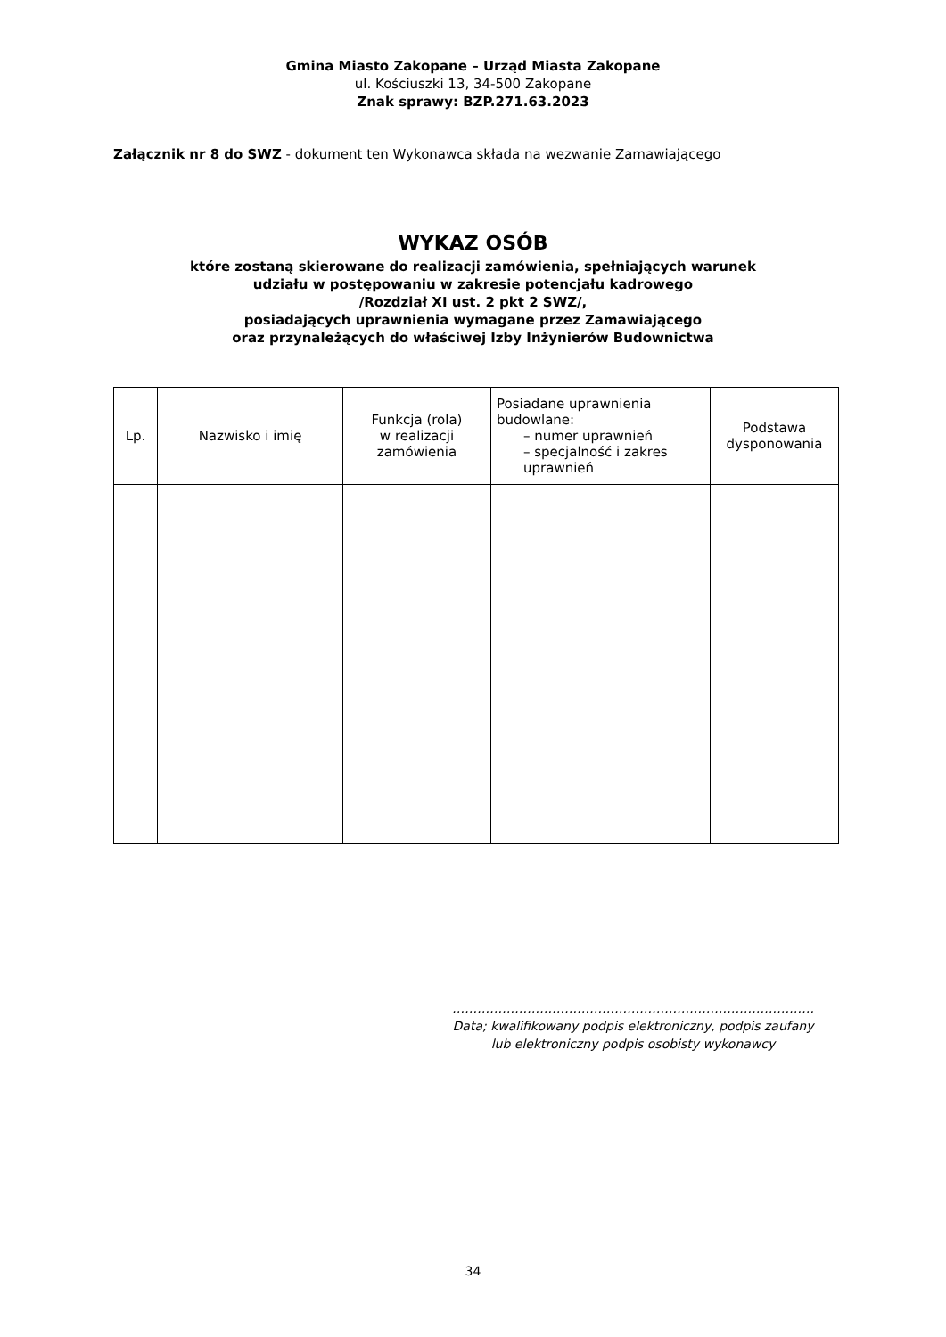Gmina Miasto Zakopane – Urząd Miasta Zakopane
ul. Kościuszki 13, 34-500 Zakopane
Znak sprawy: BZP.271.63.2023
Załącznik nr 8 do SWZ - dokument ten Wykonawca składa na wezwanie Zamawiającego
WYKAZ OSÓB
które zostaną skierowane do realizacji zamówienia, spełniających warunek
udziału w postępowaniu w zakresie potencjału kadrowego
/Rozdział XI ust. 2 pkt 2 SWZ/,
posiadających uprawnienia wymagane przez Zamawiającego
oraz przynależących do właściwej Izby Inżynierów Budownictwa
| Lp. | Nazwisko i imię | Funkcja (rola) w realizacji zamówienia | Posiadane uprawnienia budowlane: – numer uprawnień – specjalność i zakres uprawnień | Podstawa dysponowania |
| --- | --- | --- | --- | --- |
……………………………………………………………………………
Data; kwalifikowany podpis elektroniczny, podpis zaufany
lub elektroniczny podpis osobisty wykonawcy
34